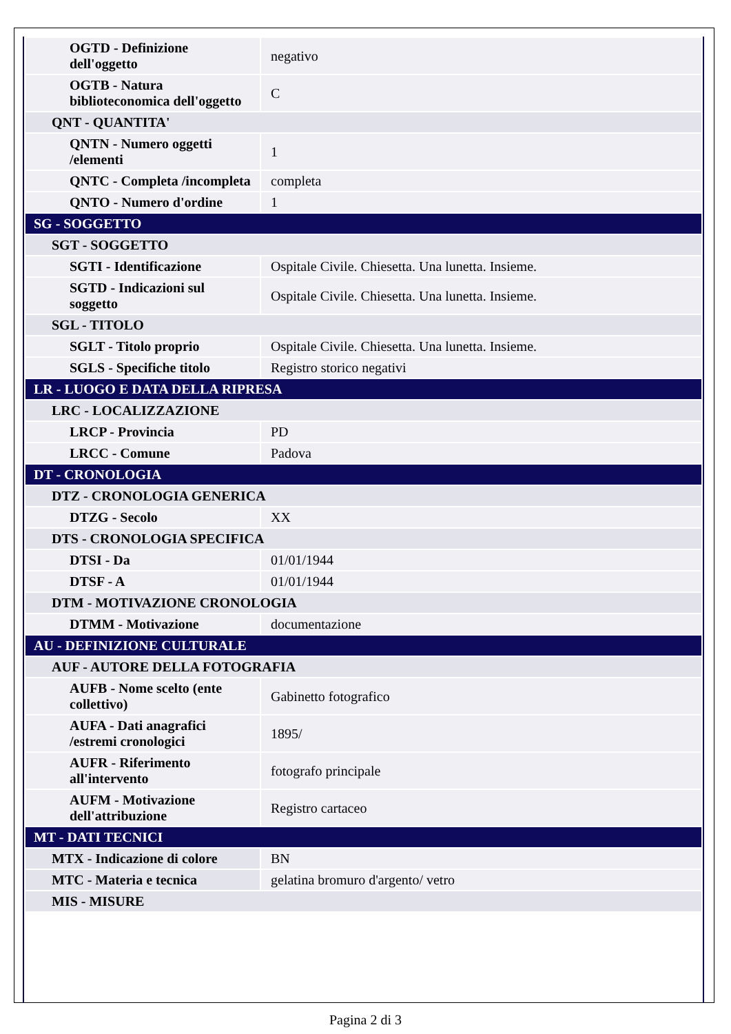| OGTD - Definizione dell'oggetto | negativo |
| OGTB - Natura biblioteconomica dell'oggetto | C |
| QNT - QUANTITA' | |
| QNTN - Numero oggetti /elementi | 1 |
| QNTC - Completa /incompleta | completa |
| QNTO - Numero d'ordine | 1 |
| SG - SOGGETTO | |
| SGT - SOGGETTO | |
| SGTI - Identificazione | Ospitale Civile. Chiesetta. Una lunetta. Insieme. |
| SGTD - Indicazioni sul soggetto | Ospitale Civile. Chiesetta. Una lunetta. Insieme. |
| SGL - TITOLO | |
| SGLT - Titolo proprio | Ospitale Civile. Chiesetta. Una lunetta. Insieme. |
| SGLS - Specifiche titolo | Registro storico negativi |
| LR - LUOGO E DATA DELLA RIPRESA | |
| LRC - LOCALIZZAZIONE | |
| LRCP - Provincia | PD |
| LRCC - Comune | Padova |
| DT - CRONOLOGIA | |
| DTZ - CRONOLOGIA GENERICA | |
| DTZG - Secolo | XX |
| DTS - CRONOLOGIA SPECIFICA | |
| DTSI - Da | 01/01/1944 |
| DTSF - A | 01/01/1944 |
| DTM - MOTIVAZIONE CRONOLOGIA | |
| DTMM - Motivazione | documentazione |
| AU - DEFINIZIONE CULTURALE | |
| AUF - AUTORE DELLA FOTOGRAFIA | |
| AUFB - Nome scelto (ente collettivo) | Gabinetto fotografico |
| AUFA - Dati anagrafici /estremi cronologici | 1895/ |
| AUFR - Riferimento all'intervento | fotografo principale |
| AUFM - Motivazione dell'attribuzione | Registro cartaceo |
| MT - DATI TECNICI | |
| MTX - Indicazione di colore | BN |
| MTC - Materia e tecnica | gelatina bromuro d'argento/ vetro |
| MIS - MISURE | |
Pagina 2 di 3